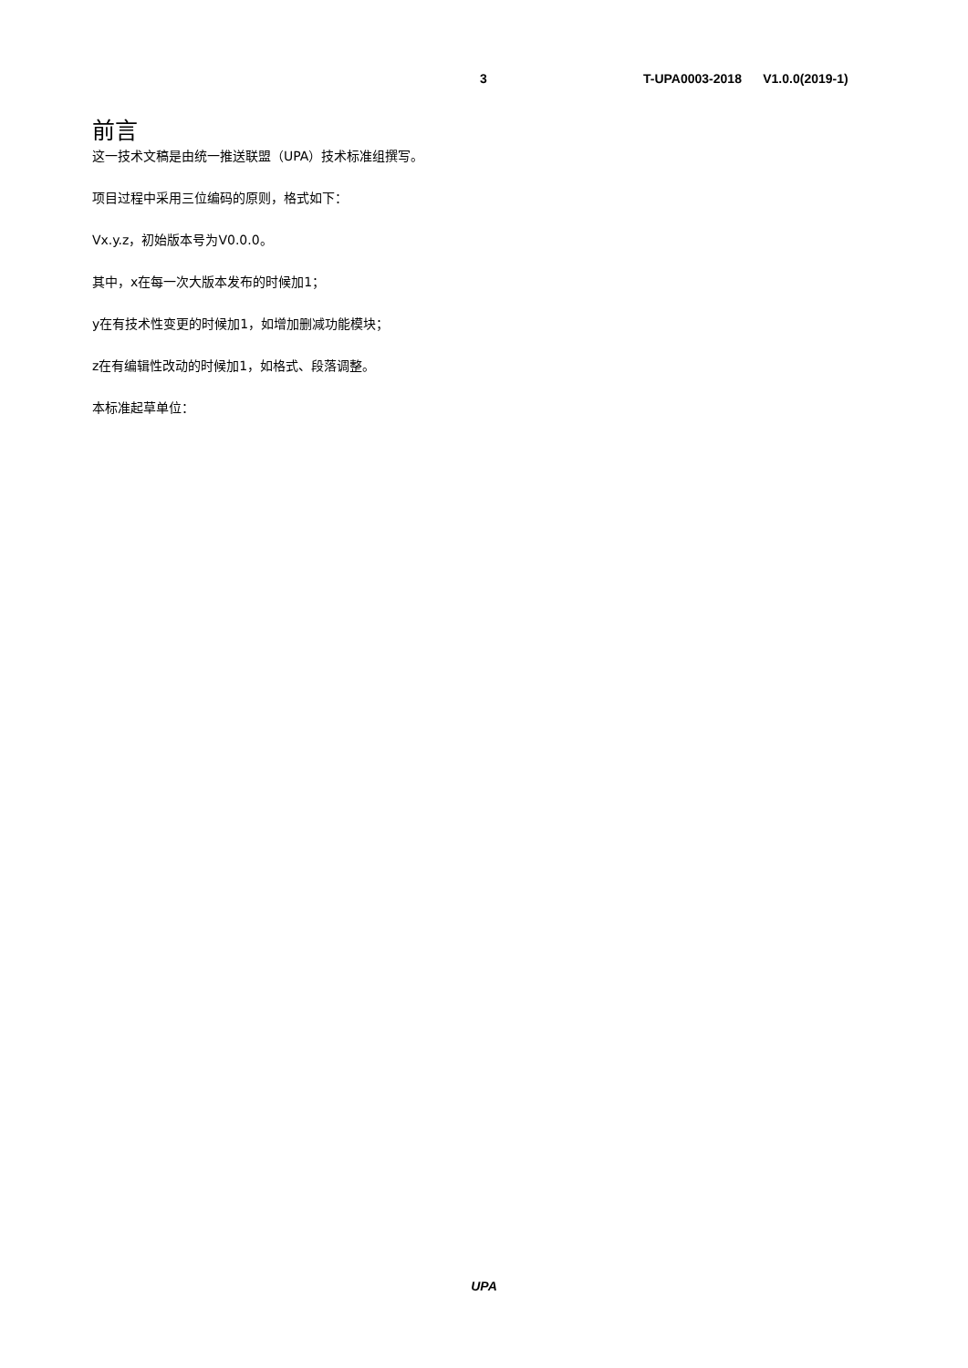3 T-UPA0003-2018 V1.0.0(2019-1)
前言
这一技术文稿是由统一推送联盟（UPA）技术标准组撰写。
项目过程中采用三位编码的原则，格式如下：
Vx.y.z，初始版本号为V0.0.0。
其中，x在每一次大版本发布的时候加1；
y在有技术性变更的时候加1，如增加删减功能模块；
z在有编辑性改动的时候加1，如格式、段落调整。
本标准起草单位：
UPA